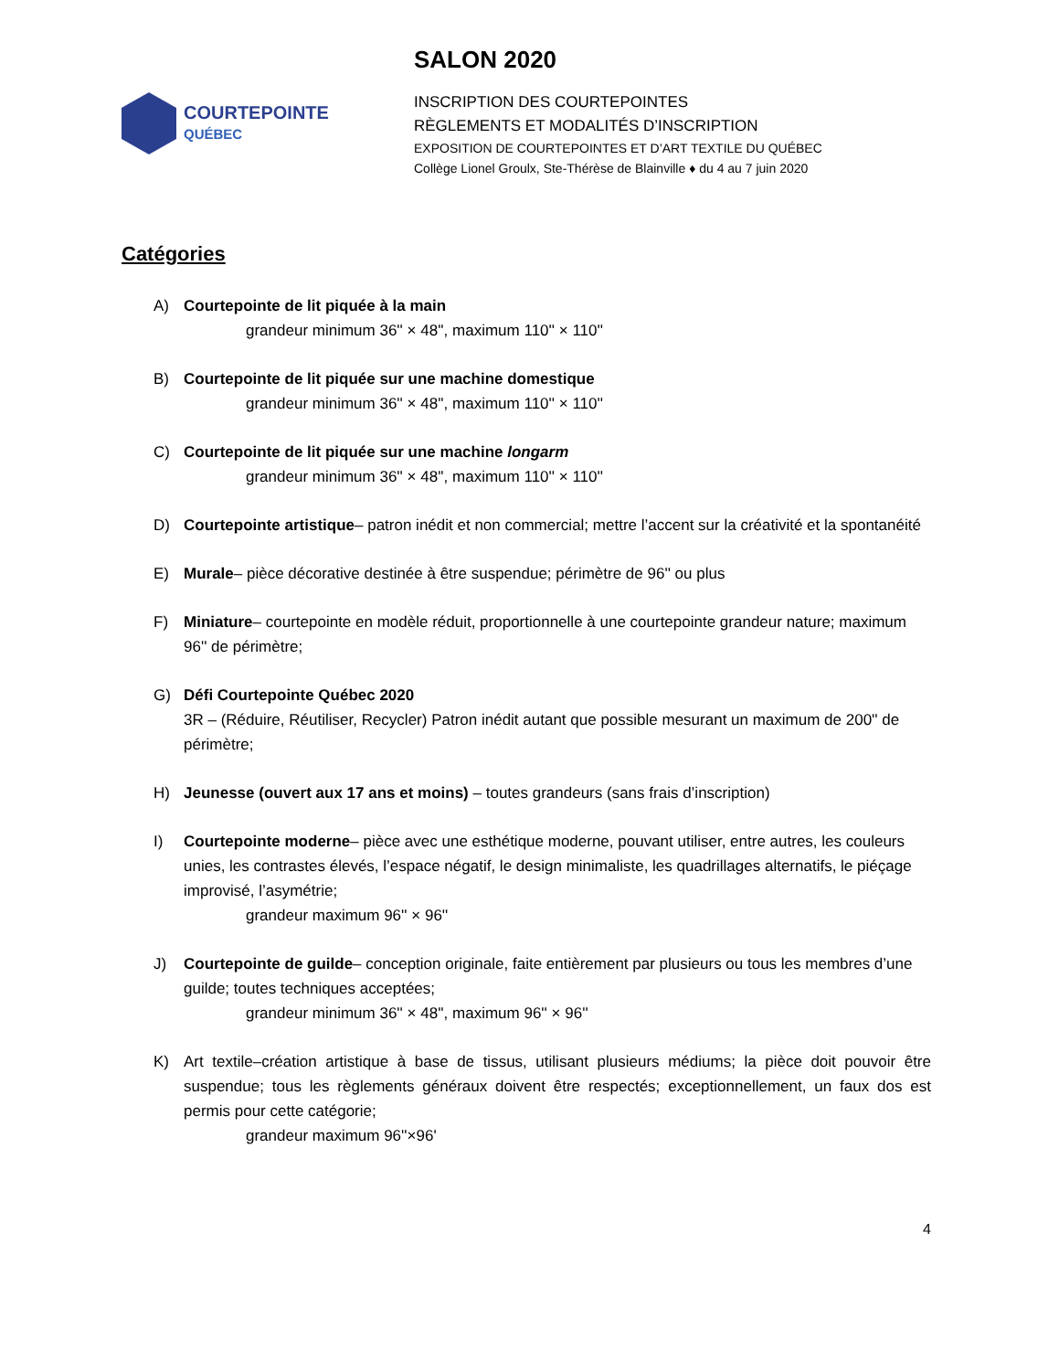COURTEPOINTE
QUÉBEC
SALON 2020
INSCRIPTION DES COURTEPOINTES
RÈGLEMENTS ET MODALITÉS D’INSCRIPTION
EXPOSITION DE COURTEPOINTES ET D’ART TEXTILE DU QUÉBEC
Collège Lionel Groulx, Ste-Thérèse de Blainville ♦ du 4 au 7 juin 2020
Catégories
A) Courtepointe de lit piquée à la main
grandeur minimum 36'' × 48'', maximum 110'' × 110''
B) Courtepointe de lit piquée sur une machine domestique
grandeur minimum 36'' × 48'', maximum 110'' × 110''
C) Courtepointe de lit piquée sur une machine longarm
grandeur minimum 36'' × 48'', maximum 110'' × 110''
D) Courtepointe artistique– patron inédit et non commercial; mettre l’accent sur la créativité et la spontanéité
E) Murale– pièce décorative destinée à être suspendue; périmètre de 96'' ou plus
F) Miniature– courtepointe en modèle réduit, proportionnelle à une courtepointe grandeur nature; maximum 96'' de périmètre;
G) Défi Courtepointe Québec 2020
3R – (Réduire, Réutiliser, Recycler) Patron inédit autant que possible mesurant un maximum de 200'' de périmètre;
H) Jeunesse (ouvert aux 17 ans et moins) – toutes grandeurs (sans frais d’inscription)
I) Courtepointe moderne– pièce avec une esthétique moderne, pouvant utiliser, entre autres, les couleurs unies, les contrastes élevés, l’espace négatif, le design minimaliste, les quadrillages alternatifs, le piéçage improvisé, l’asymétrie;
grandeur maximum 96'' × 96''
J) Courtepointe de guilde– conception originale, faite entièrement par plusieurs ou tous les membres d’une guilde; toutes techniques acceptées;
grandeur minimum 36'' × 48'', maximum 96'' × 96''
K) Art textile–création artistique à base de tissus, utilisant plusieurs médiums; la pièce doit pouvoir être suspendue; tous les règlements généraux doivent être respectés; exceptionnellement, un faux dos est permis pour cette catégorie;
grandeur maximum 96''×96'
4